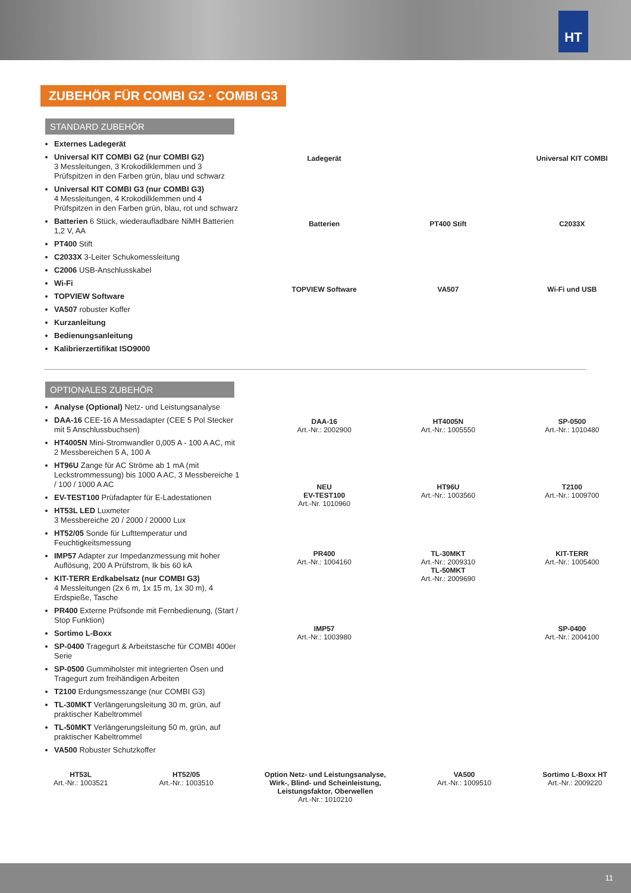HT
ZUBEHÖR FÜR COMBI G2 · COMBI G3
STANDARD ZUBEHÖR
Externes Ladegerät
Universal KIT COMBI G2 (nur COMBI G2)
3 Messleitungen, 3 Krokodilklemmen und 3 Prüfspitzen in den Farben grün, blau und schwarz
Universal KIT COMBI G3 (nur COMBI G3)
4 Messleitungen, 4 Krokodilklemmen und 4 Prüfspitzen in den Farben grün, blau, rot und schwarz
Batterien 6 Stück, wiederaufladbare NiMH Batterien 1,2 V, AA
PT400 Stift
C2033X 3-Leiter Schukomessleitung
C2006 USB-Anschlusskabel
Wi-Fi
TOPVIEW Software
VA507 robuster Koffer
Kurzanleitung
Bedienungsanleitung
Kalibrierzertifikat ISO9000
Ladegerät
Universal KIT COMBI
Batterien
PT400 Stift
C2033X
TOPVIEW Software
VA507
Wi-Fi und USB
OPTIONALES ZUBEHÖR
Analyse (Optional) Netz- und Leistungsanalyse
DAA-16 CEE-16 A Messadapter (CEE 5 Pol Stecker mit 5 Anschlussbuchsen)
HT4005N Mini-Stromwandler 0,005 A - 100 A AC, mit 2 Messbereichen 5 A, 100 A
HT96U Zange für AC Ströme ab 1 mA (mit Leckstrommessung) bis 1000 A AC, 3 Messbereiche 1 / 100 / 1000 A AC
EV-TEST100 Prüfadapter für E-Ladestationen
HT53L LED Luxmeter
3 Messbereiche 20 / 2000 / 20000 Lux
HT52/05 Sonde für Lufttemperatur und Feuchtigkeitsmessung
IMP57 Adapter zur Impedanzmessung mit hoher Auflösung, 200 A Prüfstrom, Ik bis 60 kA
KIT-TERR Erdkabelsatz (nur COMBI G3)
4 Messleitungen (2x 6 m, 1x 15 m, 1x 30 m), 4 Erdspieße, Tasche
PR400 Externe Prüfsonde mit Fernbedienung, (Start / Stop Funktion)
Sortimo L-Boxx
SP-0400 Tragegurt & Arbeitstasche für COMBI 400er Serie
SP-0500 Gummiholster mit integrierten Ösen und Tragegurt zum freihändigen Arbeiten
T2100 Erdungsmesszange (nur COMBI G3)
TL-30MKT Verlängerungsleitung 30 m, grün, auf praktischer Kabeltrommel
TL-50MKT Verlängerungsleitung 50 m, grün, auf praktischer Kabeltrommel
VA500 Robuster Schutzkoffer
DAA-16
Art.-Nr.: 2002900
HT4005N
Art.-Nr.: 1005550
SP-0500
Art.-Nr.: 1010480
NEU
EV-TEST100
Art.-Nr. 1010960
HT96U
Art.-Nr.: 1003560
T2100
Art.-Nr.: 1009700
PR400
Art.-Nr.: 1004160
TL-30MKT
Art.-Nr.: 2009310
TL-50MKT
Art.-Nr.: 2009690
KIT-TERR
Art.-Nr.: 1005400
IMP57
Art.-Nr.: 1003980
SP-0400
Art.-Nr.: 2004100
HT53L
Art.-Nr.: 1003521
HT52/05
Art.-Nr.: 1003510
Option Netz- und Leistungsanalyse,
Wirk-, Blind- und Scheinleistung,
Leistungsfaktor, Oberwellen
Art.-Nr.: 1010210
VA500
Art.-Nr.: 1009510
Sortimo L-Boxx HT
Art.-Nr.: 2009220
11